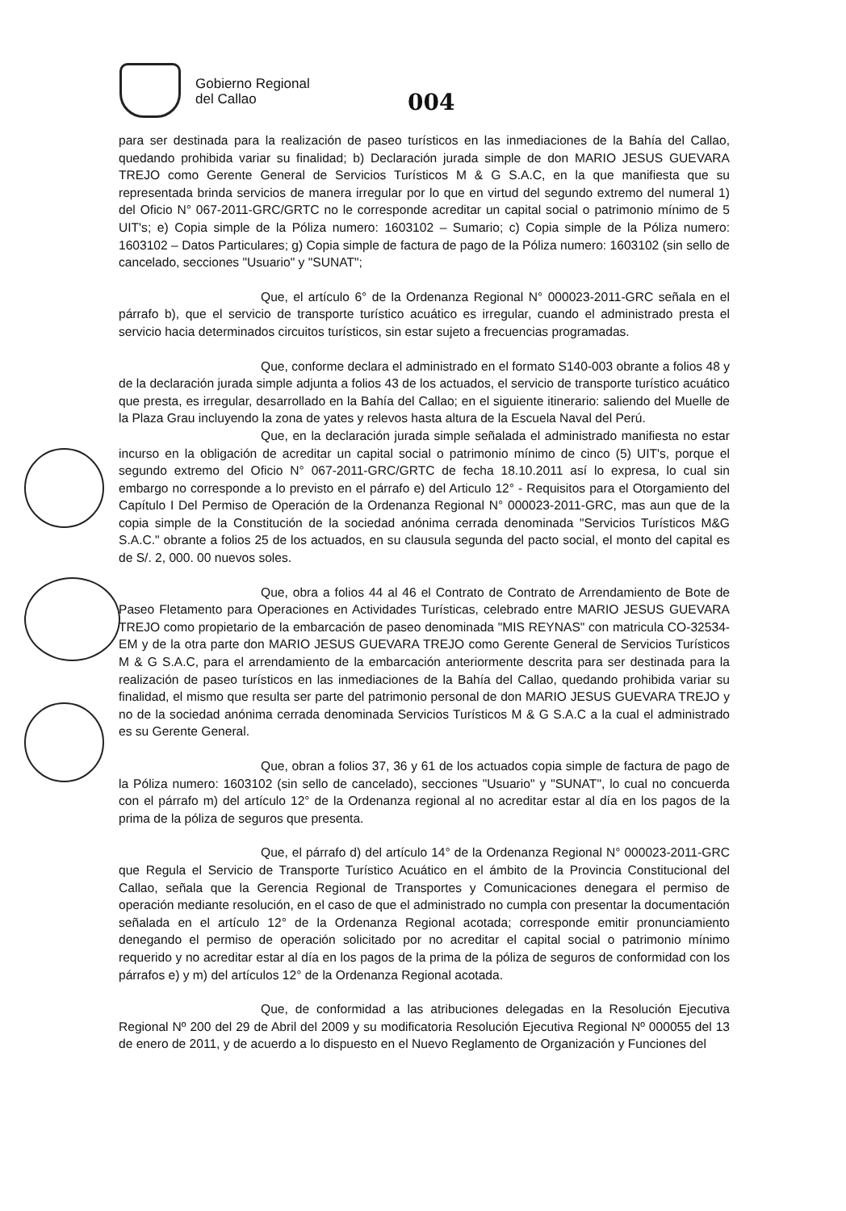Gobierno Regional
del Callao
004
para ser destinada para la realización de paseo turísticos en las inmediaciones de la Bahía del Callao, quedando prohibida variar su finalidad; b) Declaración jurada simple de don MARIO JESUS GUEVARA TREJO como Gerente General de Servicios Turísticos M & G S.A.C, en la que manifiesta que su representada brinda servicios de manera irregular por lo que en virtud del segundo extremo del numeral 1) del Oficio N° 067-2011-GRC/GRTC no le corresponde acreditar un capital social o patrimonio mínimo de 5 UIT's; e) Copia simple de la Póliza numero: 1603102 – Sumario; c) Copia simple de la Póliza numero: 1603102 – Datos Particulares; g) Copia simple de factura de pago de la Póliza numero: 1603102 (sin sello de cancelado, secciones "Usuario" y "SUNAT";
Que, el artículo 6° de la Ordenanza Regional N° 000023-2011-GRC señala en el párrafo b), que el servicio de transporte turístico acuático es irregular, cuando el administrado presta el servicio hacia determinados circuitos turísticos, sin estar sujeto a frecuencias programadas.
Que, conforme declara el administrado en el formato S140-003 obrante a folios 48 y de la declaración jurada simple adjunta a folios 43 de los actuados, el servicio de transporte turístico acuático que presta, es irregular, desarrollado en la Bahía del Callao; en el siguiente itinerario: saliendo del Muelle de la Plaza Grau incluyendo la zona de yates y relevos hasta altura de la Escuela Naval del Perú.
Que, en la declaración jurada simple señalada el administrado manifiesta no estar incurso en la obligación de acreditar un capital social o patrimonio mínimo de cinco (5) UIT's, porque el segundo extremo del Oficio N° 067-2011-GRC/GRTC de fecha 18.10.2011 así lo expresa, lo cual sin embargo no corresponde a lo previsto en el párrafo e) del Articulo 12° - Requisitos para el Otorgamiento del Capítulo I Del Permiso de Operación de la Ordenanza Regional N° 000023-2011-GRC, mas aun que de la copia simple de la Constitución de la sociedad anónima cerrada denominada "Servicios Turísticos M&G S.A.C." obrante a folios 25 de los actuados, en su clausula segunda del pacto social, el monto del capital es de S/. 2, 000. 00 nuevos soles.
Que, obra a folios 44 al 46 el Contrato de Contrato de Arrendamiento de Bote de Paseo Fletamento para Operaciones en Actividades Turísticas, celebrado entre MARIO JESUS GUEVARA TREJO como propietario de la embarcación de paseo denominada "MIS REYNAS" con matricula CO-32534-EM y de la otra parte don MARIO JESUS GUEVARA TREJO como Gerente General de Servicios Turísticos M & G S.A.C, para el arrendamiento de la embarcación anteriormente descrita para ser destinada para la realización de paseo turísticos en las inmediaciones de la Bahía del Callao, quedando prohibida variar su finalidad, el mismo que resulta ser parte del patrimonio personal de don MARIO JESUS GUEVARA TREJO y no de la sociedad anónima cerrada denominada Servicios Turísticos M & G S.A.C a la cual el administrado es su Gerente General.
Que, obran a folios 37, 36 y 61 de los actuados copia simple de factura de pago de la Póliza numero: 1603102 (sin sello de cancelado), secciones "Usuario" y "SUNAT", lo cual no concuerda con el párrafo m) del artículo 12° de la Ordenanza regional al no acreditar estar al día en los pagos de la prima de la póliza de seguros que presenta.
Que, el párrafo d) del artículo 14° de la Ordenanza Regional N° 000023-2011-GRC que Regula el Servicio de Transporte Turístico Acuático en el ámbito de la Provincia Constitucional del Callao, señala que la Gerencia Regional de Transportes y Comunicaciones denegara el permiso de operación mediante resolución, en el caso de que el administrado no cumpla con presentar la documentación señalada en el artículo 12° de la Ordenanza Regional acotada; corresponde emitir pronunciamiento denegando el permiso de operación solicitado por no acreditar el capital social o patrimonio mínimo requerido y no acreditar estar al día en los pagos de la prima de la póliza de seguros de conformidad con los párrafos e) y m) del artículos 12° de la Ordenanza Regional acotada.
Que, de conformidad a las atribuciones delegadas en la Resolución Ejecutiva Regional Nº 200 del 29 de Abril del 2009 y su modificatoria Resolución Ejecutiva Regional Nº 000055 del 13 de enero de 2011, y de acuerdo a lo dispuesto en el Nuevo Reglamento de Organización y Funciones del